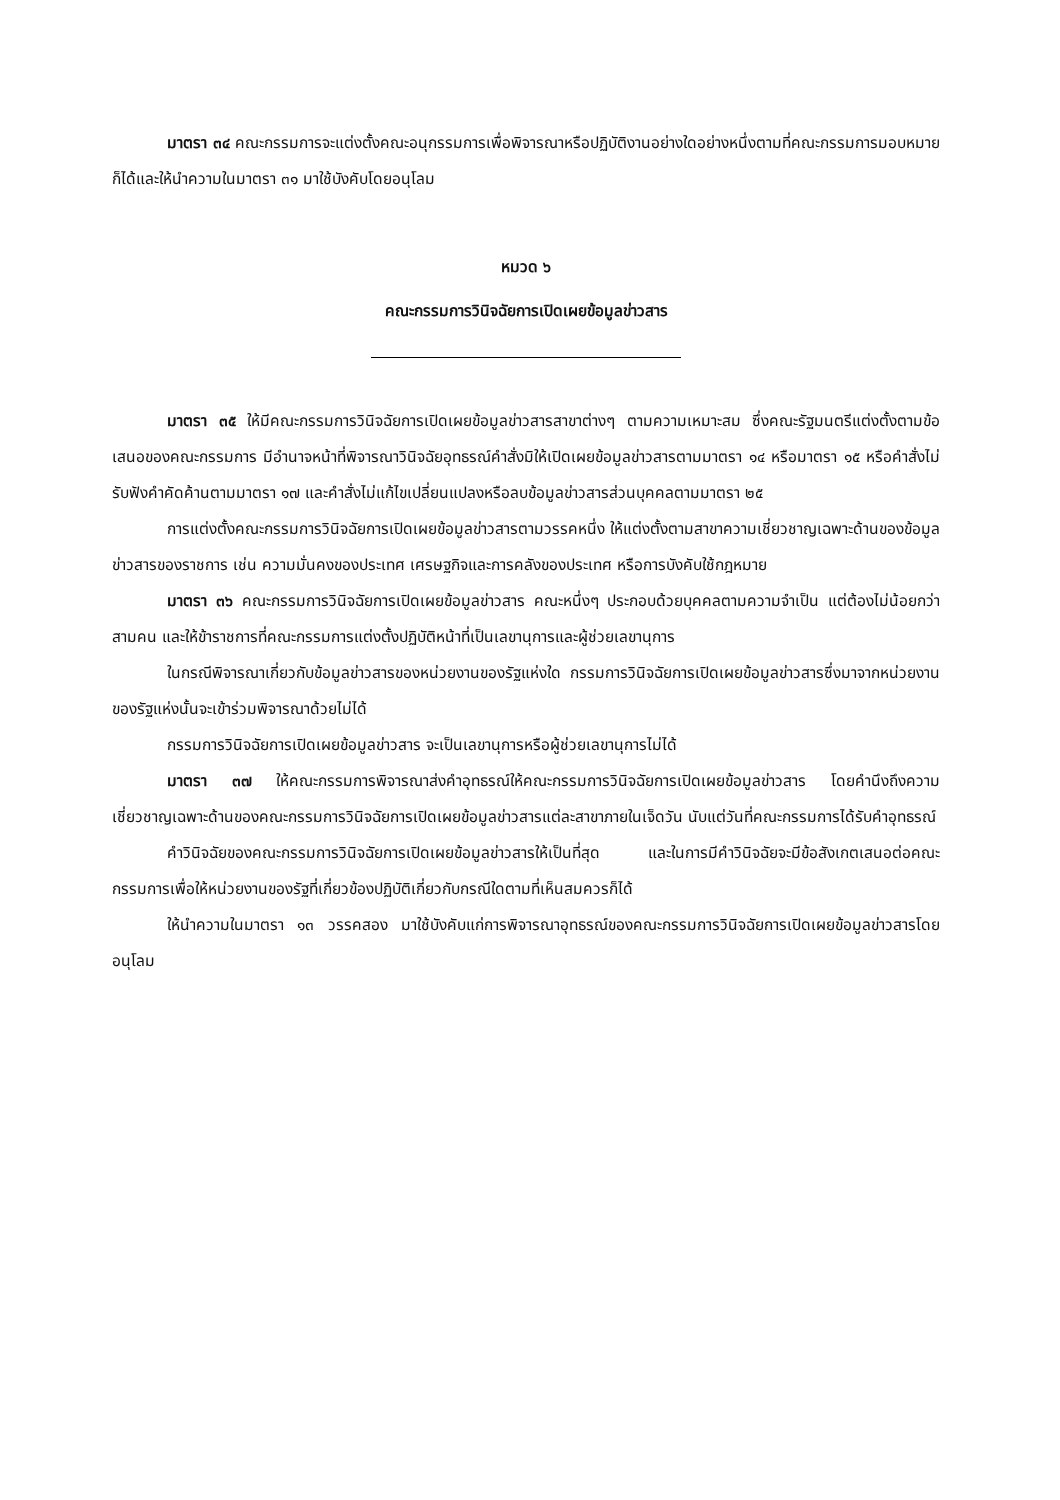มาตรา ๓๔ คณะกรรมการจะแต่งตั้งคณะอนุกรรมการเพื่อพิจารณาหรือปฏิบัติงานอย่างใดอย่างหนึ่งตามที่คณะกรรมการมอบหมายก็ได้และให้นำความในมาตรา ๓๑ มาใช้บังคับโดยอนุโลม
หมวด ๖
คณะกรรมการวินิจฉัยการเปิดเผยข้อมูลข่าวสาร
มาตรา ๓๕ ให้มีคณะกรรมการวินิจฉัยการเปิดเผยข้อมูลข่าวสารสาขาต่างๆ ตามความเหมาะสม ซึ่งคณะรัฐมนตรีแต่งตั้งตามข้อเสนอของคณะกรรมการ มีอำนาจหน้าที่พิจารณาวินิจฉัยอุทธรณ์คำสั่งมิให้เปิดเผยข้อมูลข่าวสารตามมาตรา ๑๔ หรือมาตรา ๑๕ หรือคำสั่งไม่รับฟังคำคัดค้านตามมาตรา ๑๗ และคำสั่งไม่แก้ไขเปลี่ยนแปลงหรือลบข้อมูลข่าวสารส่วนบุคคลตามมาตรา ๒๕
การแต่งตั้งคณะกรรมการวินิจฉัยการเปิดเผยข้อมูลข่าวสารตามวรรคหนึ่ง ให้แต่งตั้งตามสาขาความเชี่ยวชาญเฉพาะด้านของข้อมูลข่าวสารของราชการ เช่น ความมั่นคงของประเทศ เศรษฐกิจและการคลังของประเทศ หรือการบังคับใช้กฎหมาย
มาตรา ๓๖ คณะกรรมการวินิจฉัยการเปิดเผยข้อมูลข่าวสาร คณะหนึ่งๆ ประกอบด้วยบุคคลตามความจำเป็น แต่ต้องไม่น้อยกว่าสามคน และให้ข้าราชการที่คณะกรรมการแต่งตั้งปฏิบัติหน้าที่เป็นเลขานุการและผู้ช่วยเลขานุการ
ในกรณีพิจารณาเกี่ยวกับข้อมูลข่าวสารของหน่วยงานของรัฐแห่งใด กรรมการวินิจฉัยการเปิดเผยข้อมูลข่าวสารซึ่งมาจากหน่วยงานของรัฐแห่งนั้นจะเข้าร่วมพิจารณาด้วยไม่ได้
กรรมการวินิจฉัยการเปิดเผยข้อมูลข่าวสาร จะเป็นเลขานุการหรือผู้ช่วยเลขานุการไม่ได้
มาตรา ๓๗ ให้คณะกรรมการพิจารณาส่งคำอุทธรณ์ให้คณะกรรมการวินิจฉัยการเปิดเผยข้อมูลข่าวสาร โดยคำนึงถึงความเชี่ยวชาญเฉพาะด้านของคณะกรรมการวินิจฉัยการเปิดเผยข้อมูลข่าวสารแต่ละสาขาภายในเจ็ดวัน นับแต่วันที่คณะกรรมการได้รับคำอุทธรณ์
คำวินิจฉัยของคณะกรรมการวินิจฉัยการเปิดเผยข้อมูลข่าวสารให้เป็นที่สุด และในการมีคำวินิจฉัยจะมีข้อสังเกตเสนอต่อคณะกรรมการเพื่อให้หน่วยงานของรัฐที่เกี่ยวข้องปฏิบัติเกี่ยวกับกรณีใดตามที่เห็นสมควรก็ได้
ให้นำความในมาตรา ๑๓ วรรคสอง มาใช้บังคับแก่การพิจารณาอุทธรณ์ของคณะกรรมการวินิจฉัยการเปิดเผยข้อมูลข่าวสารโดยอนุโลม